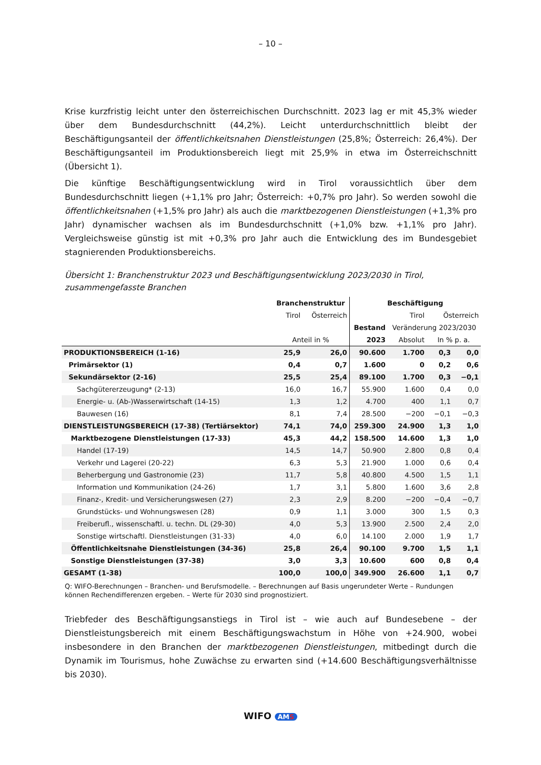– 10 –
Krise kurzfristig leicht unter den österreichischen Durchschnitt. 2023 lag er mit 45,3% wieder über dem Bundesdurchschnitt (44,2%). Leicht unterdurchschnittlich bleibt der Beschäftigungsanteil der öffentlichkeitsnahen Dienstleistungen (25,8%; Österreich: 26,4%). Der Beschäftigungsanteil im Produktionsbereich liegt mit 25,9% in etwa im Österreichschnitt (Übersicht 1).
Die künftige Beschäftigungsentwicklung wird in Tirol voraussichtlich über dem Bundesdurchschnitt liegen (+1,1% pro Jahr; Österreich: +0,7% pro Jahr). So werden sowohl die öffentlichkeitsnahen (+1,5% pro Jahr) als auch die marktbezogenen Dienstleistungen (+1,3% pro Jahr) dynamischer wachsen als im Bundesdurchschnitt (+1,0% bzw. +1,1% pro Jahr). Vergleichsweise günstig ist mit +0,3% pro Jahr auch die Entwicklung des im Bundesgebiet stagnierenden Produktionsbereichs.
Übersicht 1: Branchenstruktur 2023 und Beschäftigungsentwicklung 2023/2030 in Tirol, zusammengefasste Branchen
| | Branchenstruktur | | Beschäftigung | | | |
| --- | --- | --- | --- | --- | --- | --- |
| | Tirol | Österreich | | Tirol | Österreich | |
| | | | Bestand | Veränderung 2023/2030 | | |
| | Anteil in % | | 2023 | Absolut | In % p. a. | |
| PRODUKTIONSBEREICH (1-16) | 25,9 | 26,0 | 90.600 | 1.700 | 0,3 | 0,0 |
| Primärsektor (1) | 0,4 | 0,7 | 1.600 | 0 | 0,2 | 0,6 |
| Sekundärsektor (2-16) | 25,5 | 25,4 | 89.100 | 1.700 | 0,3 | −0,1 |
| Sachgütererzeugung* (2-13) | 16,0 | 16,7 | 55.900 | 1.600 | 0,4 | 0,0 |
| Energie- u. (Ab-)Wasserwirtschaft (14-15) | 1,3 | 1,2 | 4.700 | 400 | 1,1 | 0,7 |
| Bauwesen (16) | 8,1 | 7,4 | 28.500 | −200 | −0,1 | −0,3 |
| DIENSTLEISTUNGSBEREICH (17-38) (Tertiärsektor) | 74,1 | 74,0 | 259.300 | 24.900 | 1,3 | 1,0 |
| Marktbezogene Dienstleistungen (17-33) | 45,3 | 44,2 | 158.500 | 14.600 | 1,3 | 1,0 |
| Handel (17-19) | 14,5 | 14,7 | 50.900 | 2.800 | 0,8 | 0,4 |
| Verkehr und Lagerei (20-22) | 6,3 | 5,3 | 21.900 | 1.000 | 0,6 | 0,4 |
| Beherbergung und Gastronomie (23) | 11,7 | 5,8 | 40.800 | 4.500 | 1,5 | 1,1 |
| Information und Kommunikation (24-26) | 1,7 | 3,1 | 5.800 | 1.600 | 3,6 | 2,8 |
| Finanz-, Kredit- und Versicherungswesen (27) | 2,3 | 2,9 | 8.200 | −200 | −0,4 | −0,7 |
| Grundstücks- und Wohnungswesen (28) | 0,9 | 1,1 | 3.000 | 300 | 1,5 | 0,3 |
| Freiberufl., wissenschaftl. u. techn. DL (29-30) | 4,0 | 5,3 | 13.900 | 2.500 | 2,4 | 2,0 |
| Sonstige wirtschaftl. Dienstleistungen (31-33) | 4,0 | 6,0 | 14.100 | 2.000 | 1,9 | 1,7 |
| Öffentlichkeitsnahe Dienstleistungen (34-36) | 25,8 | 26,4 | 90.100 | 9.700 | 1,5 | 1,1 |
| Sonstige Dienstleistungen (37-38) | 3,0 | 3,3 | 10.600 | 600 | 0,8 | 0,4 |
| GESAMT (1-38) | 100,0 | 100,0 | 349.900 | 26.600 | 1,1 | 0,7 |
Q: WIFO-Berechnungen – Branchen- und Berufsmodelle. – Berechnungen auf Basis ungerundeter Werte – Rundungen können Rechendifferenzen ergeben. – Werte für 2030 sind prognostiziert.
Triebfeder des Beschäftigungsanstiegs in Tirol ist – wie auch auf Bundesebene – der Dienstleistungsbereich mit einem Beschäftigungswachstum in Höhe von +24.900, wobei insbesondere in den Branchen der marktbezogenen Dienstleistungen, mitbedingt durch die Dynamik im Tourismus, hohe Zuwächse zu erwarten sind (+14.600 Beschäftigungsverhältnisse bis 2030).
WIFO AMS